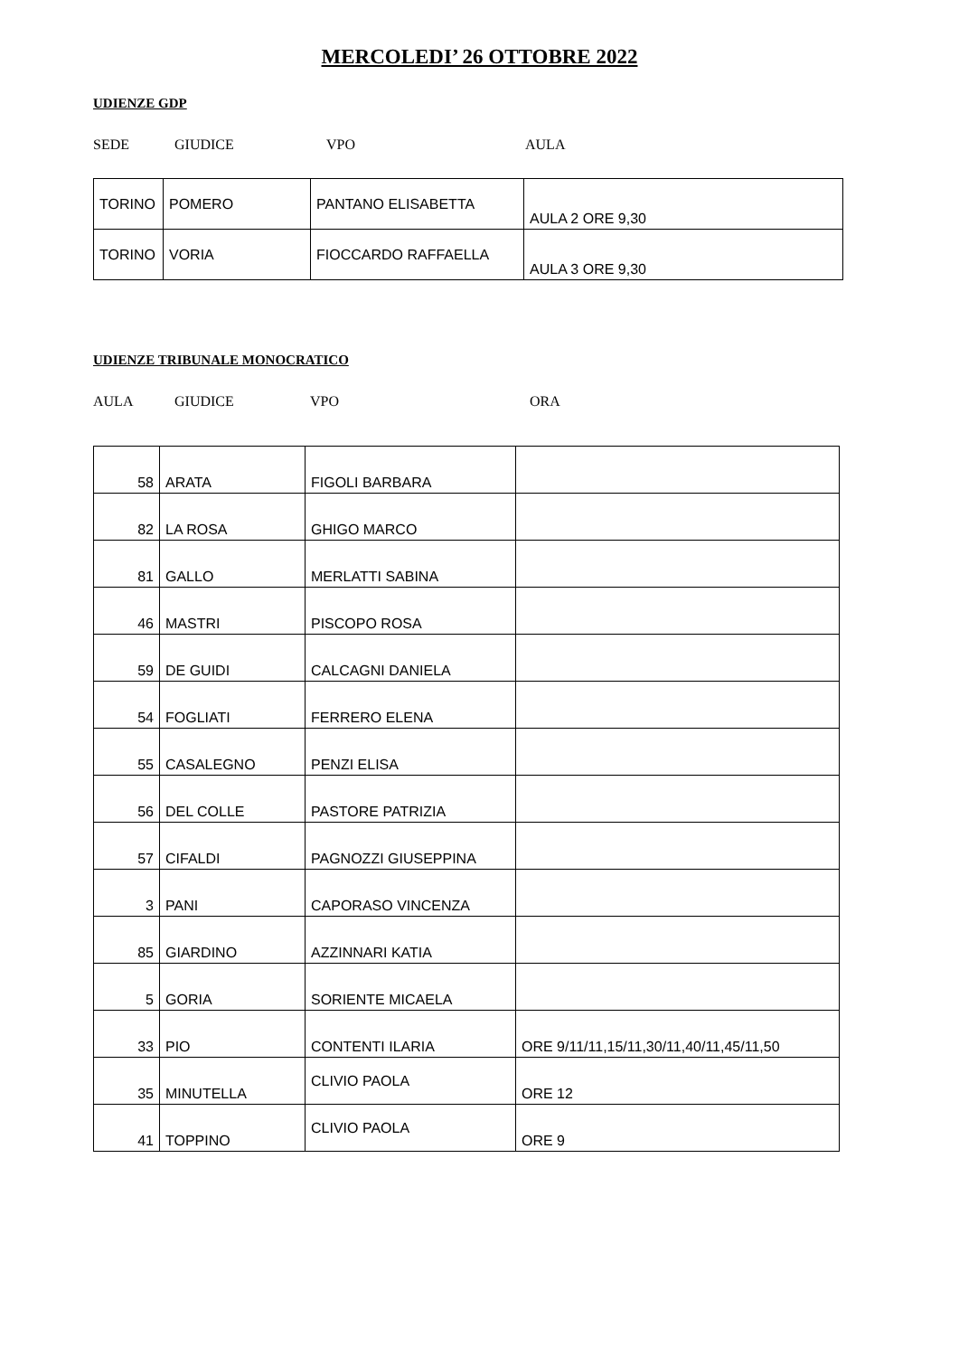MERCOLEDI’ 26 OTTOBRE 2022
UDIENZE GDP
SEDE GIUDICE VPO AULA
| TORINO | POMERO | PANTANO ELISABETTA | AULA 2 ORE 9,30 |
| TORINO | VORIA | FIOCCARDO RAFFAELLA | AULA 3 ORE 9,30 |
UDIENZE TRIBUNALE MONOCRATICO
AULA GIUDICE VPO ORA
| 58 | ARATA | FIGOLI BARBARA | |
| 82 | LA ROSA | GHIGO MARCO | |
| 81 | GALLO | MERLATTI SABINA | |
| 46 | MASTRI | PISCOPO ROSA | |
| 59 | DE GUIDI | CALCAGNI DANIELA | |
| 54 | FOGLIATI | FERRERO ELENA | |
| 55 | CASALEGNO | PENZI ELISA | |
| 56 | DEL COLLE | PASTORE PATRIZIA | |
| 57 | CIFALDI | PAGNOZZI GIUSEPPINA | |
| 3 | PANI | CAPORASO VINCENZA | |
| 85 | GIARDINO | AZZINNARI KATIA | |
| 5 | GORIA | SORIENTE MICAELA | |
| 33 | PIO | CONTENTI ILARIA | ORE 9/11/11,15/11,30/11,40/11,45/11,50 |
| 35 | MINUTELLA | CLIVIO PAOLA | ORE 12 |
| 41 | TOPPINO | CLIVIO PAOLA | ORE 9 |